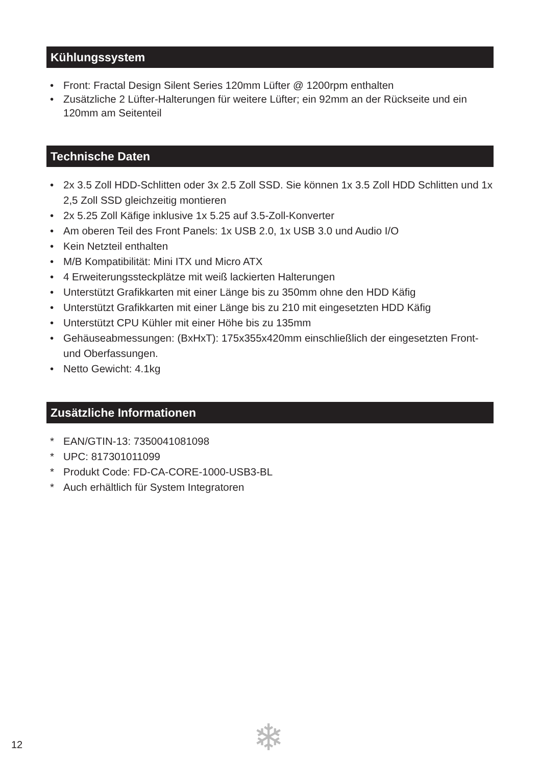Kühlungssystem
• Front: Fractal Design Silent Series 120mm Lüfter @ 1200rpm enthalten
• Zusätzliche 2 Lüfter-Halterungen für weitere Lüfter; ein 92mm an der Rückseite und ein 120mm am Seitenteil
Technische Daten
• 2x 3.5 Zoll HDD-Schlitten oder 3x 2.5 Zoll SSD. Sie können 1x 3.5 Zoll HDD Schlitten und 1x 2,5 Zoll SSD gleichzeitig montieren
• 2x 5.25 Zoll Käfige inklusive 1x 5.25 auf 3.5-Zoll-Konverter
• Am oberen Teil des Front Panels: 1x USB 2.0, 1x USB 3.0 und Audio I/O
• Kein Netzteil enthalten
• M/B Kompatibilität: Mini ITX und Micro ATX
• 4 Erweiterungssteckplätze mit weiß lackierten Halterungen
• Unterstützt Grafikkarten mit einer Länge bis zu 350mm ohne den HDD Käfig
• Unterstützt Grafikkarten mit einer Länge bis zu 210 mit eingesetzten HDD Käfig
• Unterstützt CPU Kühler mit einer Höhe bis zu 135mm
• Gehäuseabmessungen: (BxHxT): 175x355x420mm einschließlich der eingesetzten Front- und Oberfassungen.
• Netto Gewicht: 4.1kg
Zusätzliche Informationen
* EAN/GTIN-13: 7350041081098
* UPC: 817301011099
* Produkt Code: FD-CA-CORE-1000-USB3-BL
* Auch erhältlich für System Integratoren
12 ❄